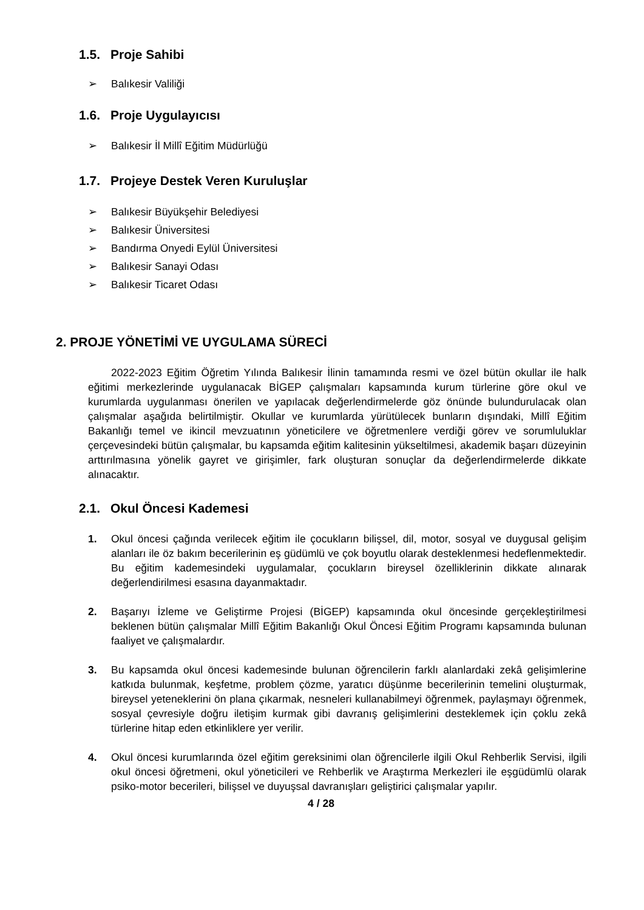1.5. Proje Sahibi
➢ Balıkesir Valiliği
1.6. Proje Uygulayıcısı
➢ Balıkesir İl Millî Eğitim Müdürlüğü
1.7. Projeye Destek Veren Kuruluşlar
➢ Balıkesir Büyükşehir Belediyesi
➢ Balıkesir Üniversitesi
➢ Bandırma Onyedi Eylül Üniversitesi
➢ Balıkesir Sanayi Odası
➢ Balıkesir Ticaret Odası
2. PROJE YÖNETİMİ VE UYGULAMA SÜRECİ
2022-2023 Eğitim Öğretim Yılında Balıkesir İlinin tamamında resmi ve özel bütün okullar ile halk eğitimi merkezlerinde uygulanacak BİGEP çalışmaları kapsamında kurum türlerine göre okul ve kurumlarda uygulanması önerilen ve yapılacak değerlendirmelerde göz önünde bulundurulacak olan çalışmalar aşağıda belirtilmiştir. Okullar ve kurumlarda yürütülecek bunların dışındaki, Millî Eğitim Bakanlığı temel ve ikincil mevzuatının yöneticilere ve öğretmenlere verdiği görev ve sorumluluklar çerçevesindeki bütün çalışmalar, bu kapsamda eğitim kalitesinin yükseltilmesi, akademik başarı düzeyinin arttırılmasına yönelik gayret ve girişimler, fark oluşturan sonuçlar da değerlendirmelerde dikkate alınacaktır.
2.1. Okul Öncesi Kademesi
1. Okul öncesi çağında verilecek eğitim ile çocukların bilişsel, dil, motor, sosyal ve duygusal gelişim alanları ile öz bakım becerilerinin eş güdümlü ve çok boyutlu olarak desteklenmesi hedeflenmektedir. Bu eğitim kademesindeki uygulamalar, çocukların bireysel özelliklerinin dikkate alınarak değerlendirilmesi esasına dayanmaktadır.
2. Başarıyı İzleme ve Geliştirme Projesi (BİGEP) kapsamında okul öncesinde gerçekleştirilmesi beklenen bütün çalışmalar Millî Eğitim Bakanlığı Okul Öncesi Eğitim Programı kapsamında bulunan faaliyet ve çalışmalardır.
3. Bu kapsamda okul öncesi kademesinde bulunan öğrencilerin farklı alanlardaki zekâ gelişimlerine katkıda bulunmak, keşfetme, problem çözme, yaratıcı düşünme becerilerinin temelini oluşturmak, bireysel yeteneklerini ön plana çıkarmak, nesneleri kullanabilmeyi öğrenmek, paylaşmayı öğrenmek, sosyal çevresiyle doğru iletişim kurmak gibi davranış gelişimlerini desteklemek için çoklu zekâ türlerine hitap eden etkinliklere yer verilir.
4. Okul öncesi kurumlarında özel eğitim gereksinimi olan öğrencilerle ilgili Okul Rehberlik Servisi, ilgili okul öncesi öğretmeni, okul yöneticileri ve Rehberlik ve Araştırma Merkezleri ile eşgüdümlü olarak psiko-motor becerileri, bilişsel ve duyuşsal davranışları geliştirici çalışmalar yapılır.
4 / 28